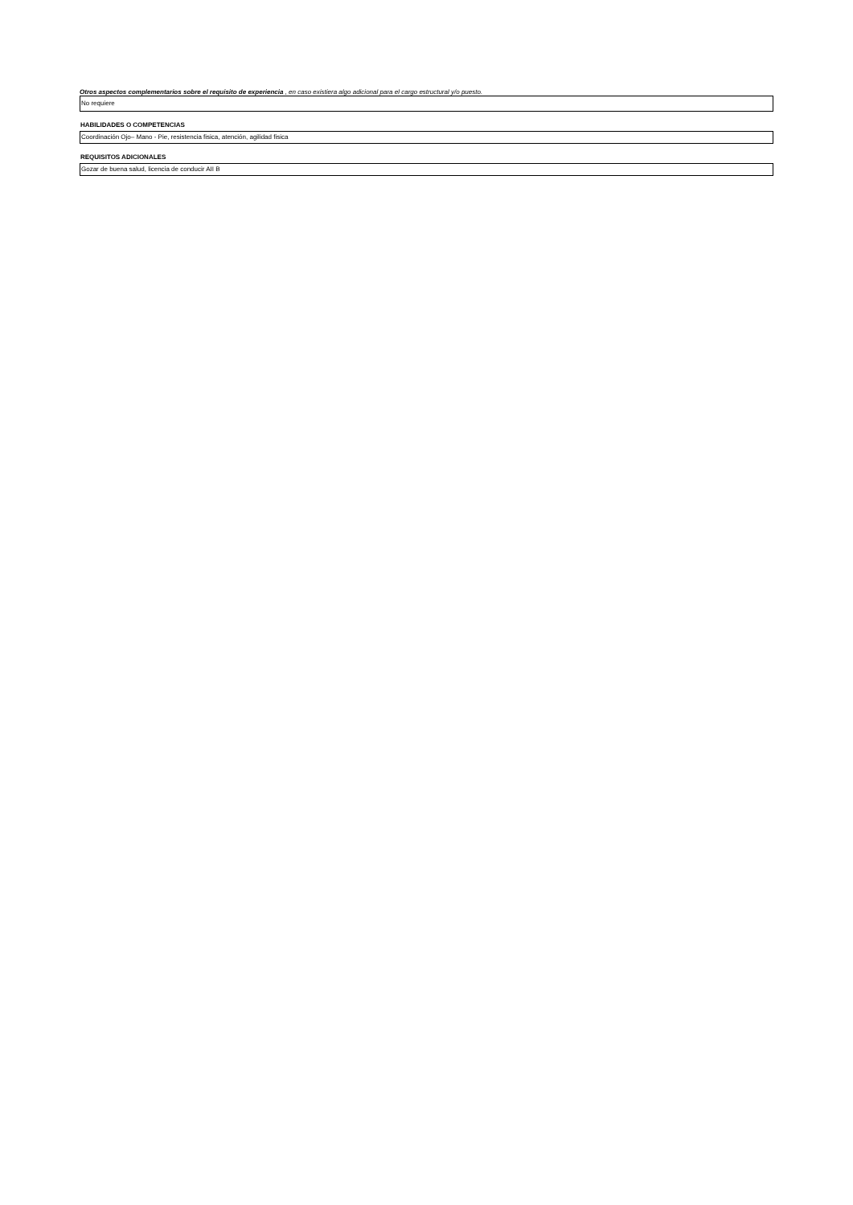Otros aspectos complementarios sobre el requisito de experiencia , en caso existiera algo adicional para el cargo estructural y/o puesto.
No requiere
HABILIDADES O COMPETENCIAS
Coordinación Ojo– Mano - Pie, resistencia fisica, atención, agilidad fisica
REQUISITOS ADICIONALES
Gozar de buena salud, licencia de conducir AII B